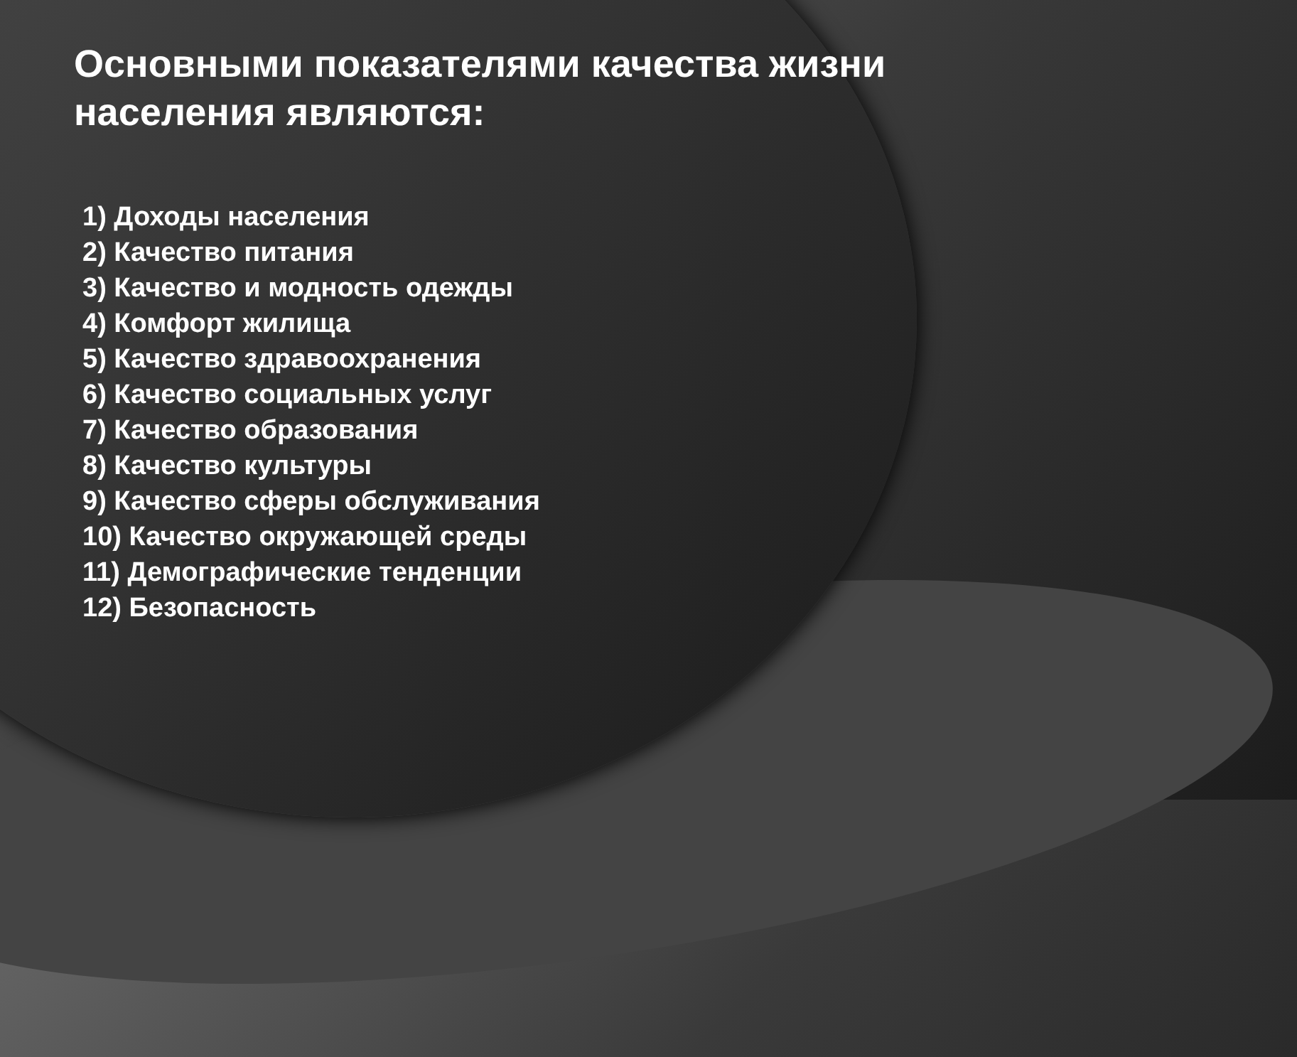Основными показателями качества жизни населения являются:
1) Доходы населения
2) Качество питания
3) Качество и модность одежды
4) Комфорт жилища
5) Качество здравоохранения
6) Качество социальных услуг
7) Качество образования
8) Качество культуры
9) Качество сферы обслуживания
10) Качество окружающей среды
11) Демографические тенденции
12) Безопасность